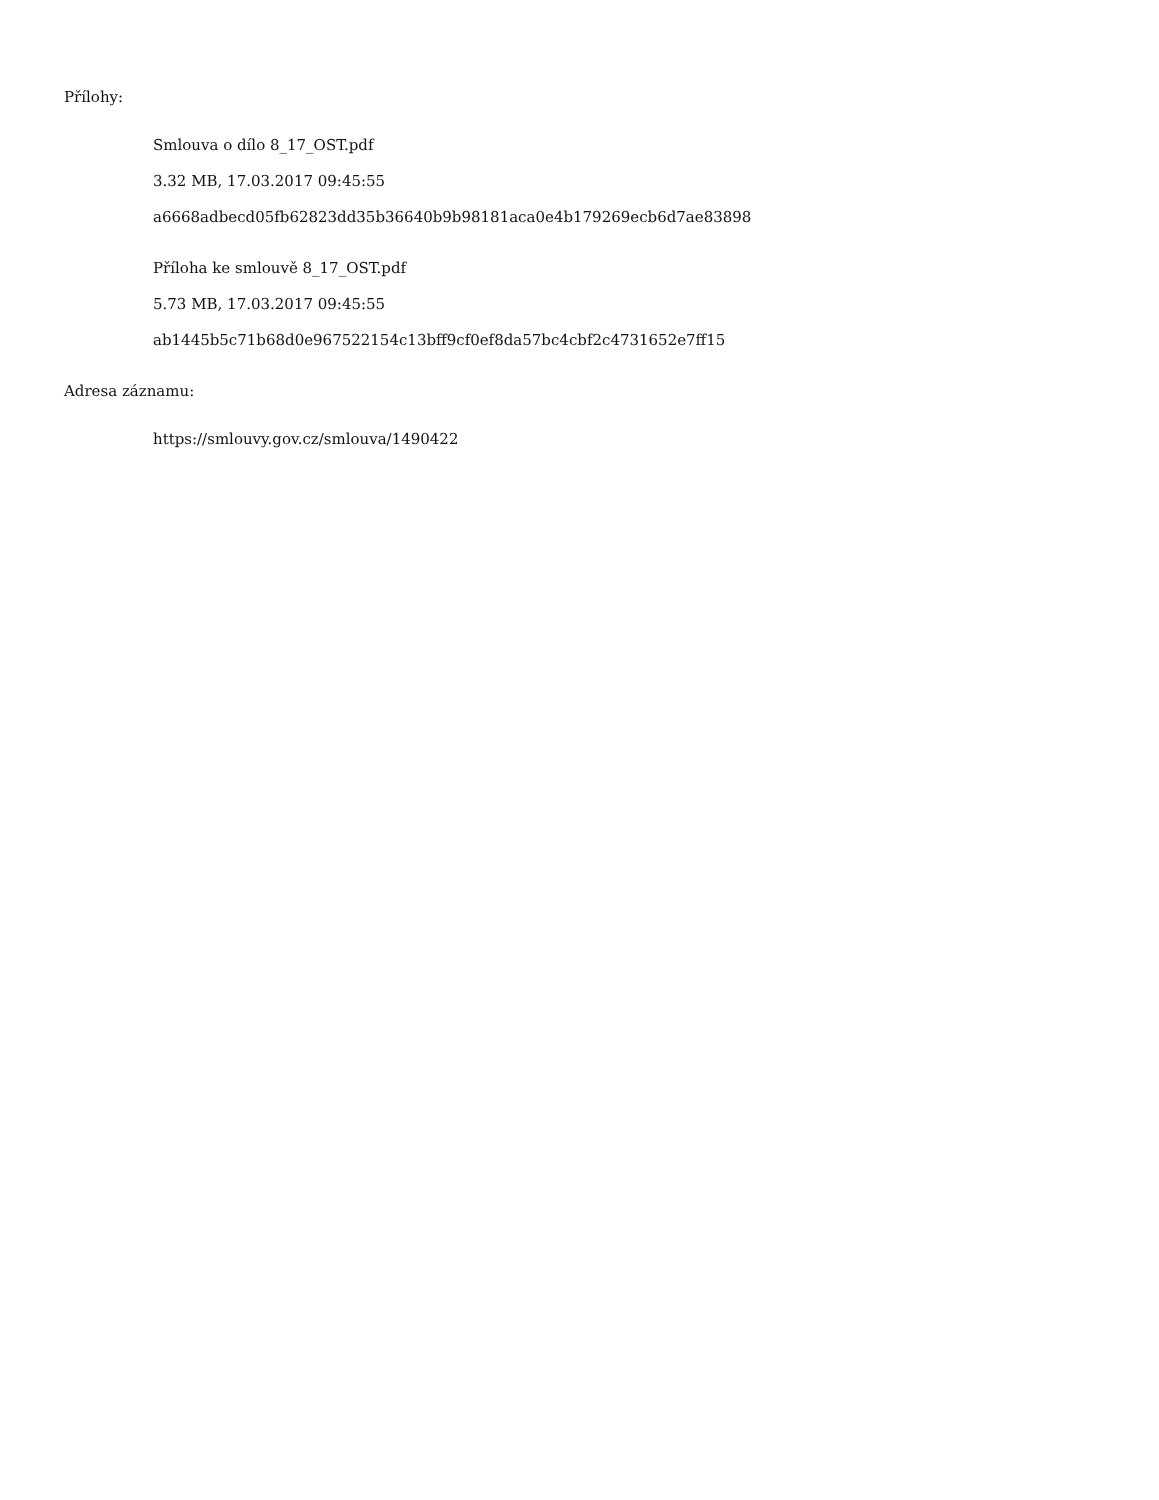Přílohy:
Smlouva o dílo 8_17_OST.pdf
3.32 MB, 17.03.2017 09:45:55
a6668adbecd05fb62823dd35b36640b9b98181aca0e4b179269ecb6d7ae83898
Příloha ke smlouvě 8_17_OST.pdf
5.73 MB, 17.03.2017 09:45:55
ab1445b5c71b68d0e967522154c13bff9cf0ef8da57bc4cbf2c4731652e7ff15
Adresa záznamu:
https://smlouvy.gov.cz/smlouva/1490422